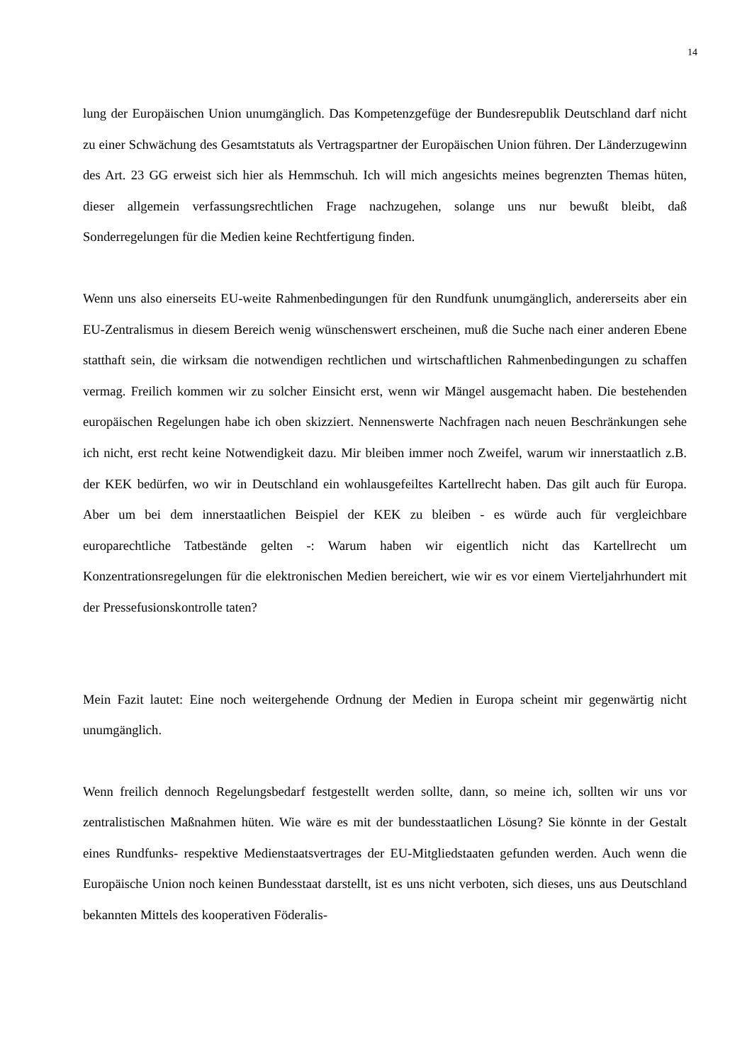14
lung der Europäischen Union unumgänglich. Das Kompetenzgefüge der Bundesrepublik Deutschland darf nicht zu einer Schwächung des Gesamtstatuts als Vertragspartner der Europäischen Union führen. Der Länderzugewinn des Art. 23 GG erweist sich hier als Hemmschuh. Ich will mich angesichts meines begrenzten Themas hüten, dieser allgemein verfassungsrechtlichen Frage nachzugehen, solange uns nur bewußt bleibt, daß Sonderregelungen für die Medien keine Rechtfertigung finden.
Wenn uns also einerseits EU-weite Rahmenbedingungen für den Rundfunk unumgänglich, andererseits aber ein EU-Zentralismus in diesem Bereich wenig wünschenswert erscheinen, muß die Suche nach einer anderen Ebene statthaft sein, die wirksam die notwendigen rechtlichen und wirtschaftlichen Rahmenbedingungen zu schaffen vermag. Freilich kommen wir zu solcher Einsicht erst, wenn wir Mängel ausgemacht haben. Die bestehenden europäischen Regelungen habe ich oben skizziert. Nennenswerte Nachfragen nach neuen Beschränkungen sehe ich nicht, erst recht keine Notwendigkeit dazu. Mir bleiben immer noch Zweifel, warum wir innerstaatlich z.B. der KEK bedürfen, wo wir in Deutschland ein wohlausgefeiltes Kartellrecht haben. Das gilt auch für Europa. Aber um bei dem innerstaatlichen Beispiel der KEK zu bleiben - es würde auch für vergleichbare europarechtliche Tatbestände gelten -: Warum haben wir eigentlich nicht das Kartellrecht um Konzentrationsregelungen für die elektronischen Medien bereichert, wie wir es vor einem Vierteljahrhundert mit der Pressefusionskontrolle taten?
Mein Fazit lautet: Eine noch weitergehende Ordnung der Medien in Europa scheint mir gegenwärtig nicht unumgänglich.
Wenn freilich dennoch Regelungsbedarf festgestellt werden sollte, dann, so meine ich, sollten wir uns vor zentralistischen Maßnahmen hüten. Wie wäre es mit der bundesstaatlichen Lösung? Sie könnte in der Gestalt eines Rundfunks- respektive Medienstaatsvertrages der EU-Mitgliedstaaten gefunden werden. Auch wenn die Europäische Union noch keinen Bundesstaat darstellt, ist es uns nicht verboten, sich dieses, uns aus Deutschland bekannten Mittels des kooperativen Föderalis-